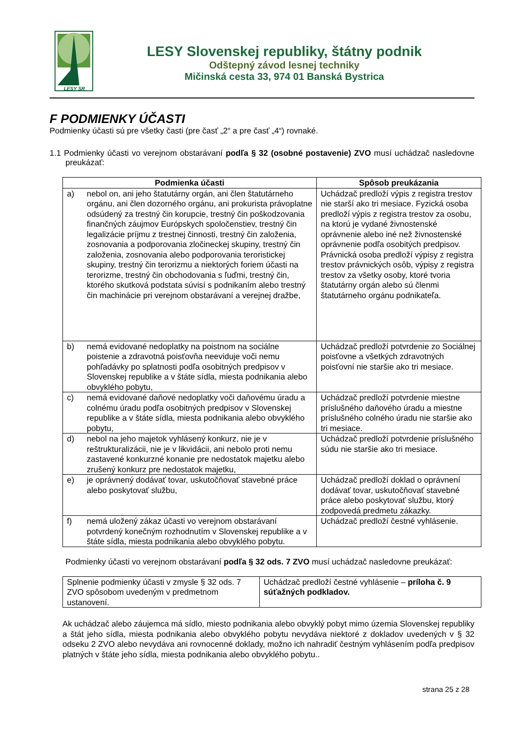LESY SR
LESY Slovenskej republiky, štátny podnik
Odštepný závod lesnej techniky
Mičinská cesta 33, 974 01 Banská Bystrica
F PODMIENKY ÚČASTI
Podmienky účasti sú pre všetky časti (pre časť „2“ a pre časť „4“) rovnaké.
1.1 Podmienky účasti vo verejnom obstarávaní podľa § 32 (osobné postavenie) ZVO musí uchádzač nasledovne preukázať:
| Podmienka účasti | Spôsob preukázania |
| --- | --- |
| a) nebol on, ani jeho štatutárny orgán, ani člen štatutárneho orgánu, ani člen dozorného orgánu, ani prokurista právoplatne odsúdený za trestný čin korupcie, trestný čin poškodzovania finančných záujmov Európskych spoločenstiev, trestný čin legalizácie príjmu z trestnej činnosti, trestný čin založenia, zosnovania a podporovania zločineckej skupiny, trestný čin založenia, zosnovania alebo podporovania teroristickej skupiny, trestný čin terorizmu a niektorých foriem účasti na terorizme, trestný čin obchodovania s ľuďmi, trestný čin, ktorého skutková podstata súvisí s podnikaním alebo trestný čin machinácie pri verejnom obstarávaní a verejnej dražbe, | Uchádzač predloží výpis z registra trestov nie starší ako tri mesiace. Fyzická osoba predloží výpis z registra trestov za osobu, na ktorú je vydané živnostenské oprávnenie alebo iné než živnostenské oprávnenie podľa osobitých predpisov. Právnická osoba predloží výpisy z registra trestov právnických osôb, výpisy z registra trestov za všetky osoby, ktoré tvoria štatutárny orgán alebo sú členmi štatutárneho orgánu podnikateľa. |
| b) nemá evidované nedoplatky na poistnom na sociálne poistenie a zdravotná poisťovňa neeviduje voči nemu pohľadávky po splatnosti podľa osobitných predpisov v Slovenskej republike a v štáte sídla, miesta podnikania alebo obvyklého pobytu, | Uchádzač predloží potvrdenie zo Sociálnej poisťovne a všetkých zdravotných poisťovní nie staršie ako tri mesiace. |
| c) nemá evidované daňové nedoplatky voči daňovému úradu a colnému úradu podľa osobitných predpisov v Slovenskej republike a v štáte sídla, miesta podnikania alebo obvyklého pobytu, | Uchádzač predloží potvrdenie miestne príslušného daňového úradu a miestne príslušného colného úradu nie staršie ako tri mesiace. |
| d) nebol na jeho majetok vyhlásený konkurz, nie je v reštrukturalizácii, nie je v likvidácii, ani nebolo proti nemu zastavené konkurzné konanie pre nedostatok majetku alebo zrušený konkurz pre nedostatok majetku, | Uchádzač predloží potvrdenie príslušného súdu nie staršie ako tri mesiace. |
| e) je oprávnený dodávať tovar, uskutočňovať stavebné práce alebo poskytovať službu, | Uchádzač predloží doklad o oprávnení dodávať tovar, uskutočňovať stavebné práce alebo poskytovať službu, ktorý zodpovedá predmetu zákazky. |
| f) nemá uložený zákaz účasti vo verejnom obstarávaní potvrdený konečným rozhodnutím v Slovenskej republike a v štáte sídla, miesta podnikania alebo obvyklého pobytu. | Uchádzač predloží čestné vyhlásenie. |
Podmienky účasti vo verejnom obstarávaní podľa § 32 ods. 7 ZVO musí uchádzač nasledovne preukázať:
| Splnenie podmienky účasti v zmysle § 32 ods. 7 ZVO spôsobom uvedeným v predmetnom ustanovení. | Uchádzač predloží čestné vyhlásenie – príloha č. 9 súťažných podkladov. |
Ak uchádzač alebo záujemca má sídlo, miesto podnikania alebo obvyklý pobyt mimo územia Slovenskej republiky a štát jeho sídla, miesta podnikania alebo obvyklého pobytu nevydáva niektoré z dokladov uvedených v § 32 odseku 2 ZVO alebo nevydáva ani rovnocenné doklady, možno ich nahradiť čestným vyhlásením podľa predpisov platných v štáte jeho sídla, miesta podnikania alebo obvyklého pobytu..
strana 25 z 28